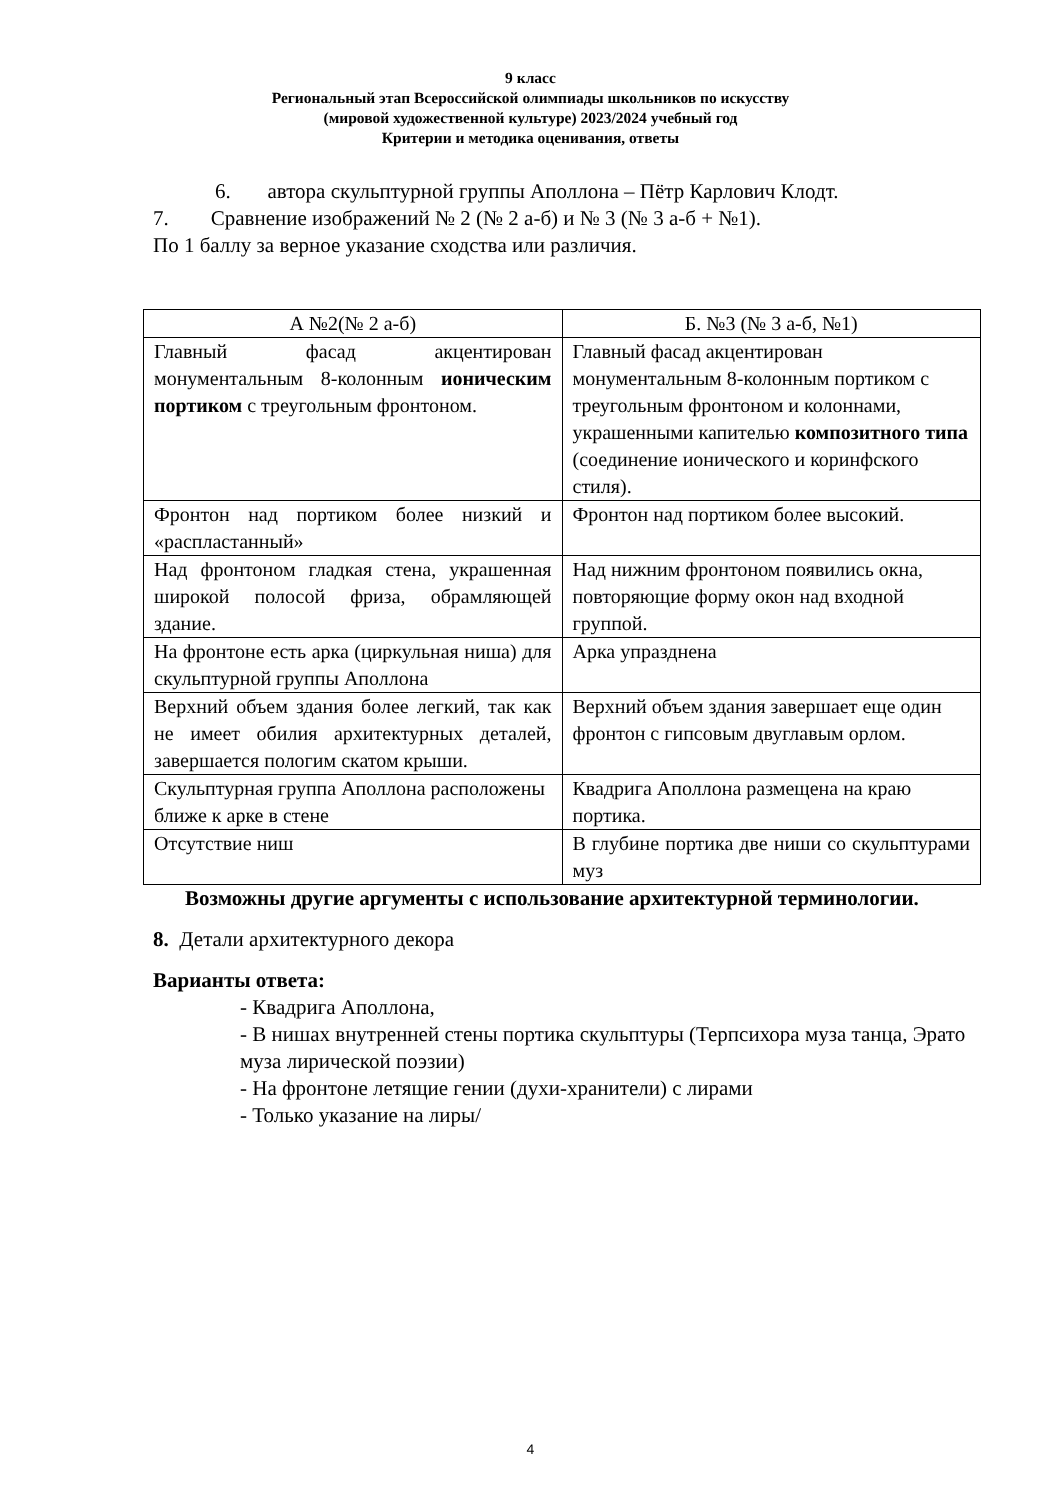9 класс
Региональный этап Всероссийской олимпиады школьников по искусству
(мировой художественной культуре) 2023/2024 учебный год
Критерии и методика оценивания, ответы
6. автора скульптурной группы Аполлона – Пётр Карлович Клодт.
7. Сравнение изображений № 2 (№ 2 а-б) и № 3 (№ 3 а-б + №1).
По 1 баллу за верное указание сходства или различия.
| А №2(№ 2 а-б) | Б. №3 (№ 3 а-б, №1) |
| --- | --- |
| Главный фасад акцентирован монументальным 8-колонным ионическим портиком с треугольным фронтоном. | Главный фасад акцентирован монументальным 8-колонным портиком с треугольным фронтоном и колоннами, украшенными капителью композитного типа (соединение ионического и коринфского стиля). |
| Фронтон над портиком более низкий и «распластанный» | Фронтон над портиком более высокий. |
| Над фронтоном гладкая стена, украшенная широкой полосой фриза, обрамляющей здание. | Над нижним фронтоном появились окна, повторяющие форму окон над входной группой. |
| На фронтоне есть арка (циркульная ниша) для скульптурной группы Аполлона | Арка упразднена |
| Верхний объем здания более легкий, так как не имеет обилия архитектурных деталей, завершается пологим скатом крыши. | Верхний объем здания завершает еще один фронтон с гипсовым двуглавым орлом. |
| Скульптурная группа Аполлона расположены ближе к арке в стене | Квадрига Аполлона размещена на краю портика. |
| Отсутствие ниш | В глубине портика две ниши со скульптурами муз |
Возможны другие аргументы с использование архитектурной терминологии.
8. Детали архитектурного декора
Варианты ответа:
- Квадрига Аполлона,
- В нишах внутренней стены портика скульптуры (Терпсихора муза танца, Эрато муза лирической поэзии)
- На фронтоне летящие гении (духи-хранители) с лирами
- Только указание на лиры/
4